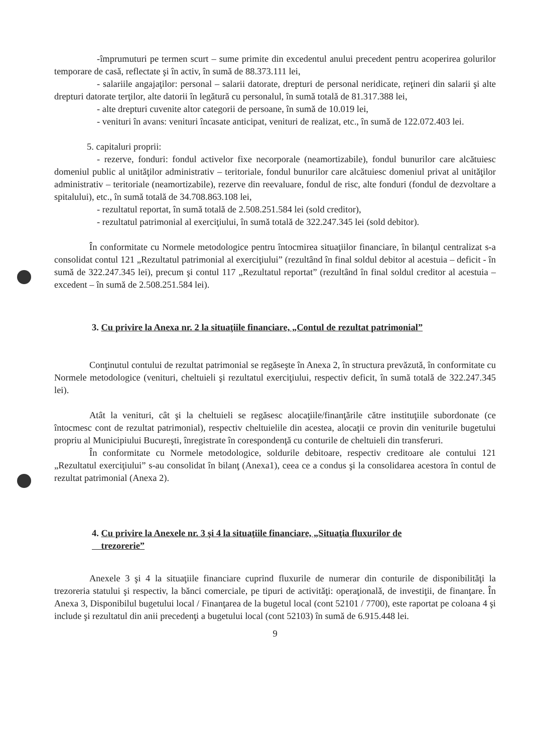-împrumuturi pe termen scurt – sume primite din excedentul anului precedent pentru acoperirea golurilor temporare de casă, reflectate şi în activ, în sumă de 88.373.111 lei,
- salariile angajaţilor: personal – salarii datorate, drepturi de personal neridicate, reţineri din salarii şi alte drepturi datorate terţilor, alte datorii în legătură cu personalul, în sumă totală de 81.317.388 lei,
- alte drepturi cuvenite altor categorii de persoane, în sumă de 10.019 lei,
- venituri în avans: venituri încasate anticipat, venituri de realizat, etc., în sumă de 122.072.403 lei.
5. capitaluri proprii:
- rezerve, fonduri: fondul activelor fixe necorporale (neamortizabile), fondul bunurilor care alcătuiesc domeniul public al unităţilor administrativ – teritoriale, fondul bunurilor care alcătuiesc domeniul privat al unităţilor administrativ – teritoriale (neamortizabile), rezerve din reevaluare, fondul de risc, alte fonduri (fondul de dezvoltare a spitalului), etc., în sumă totală de 34.708.863.108 lei,
- rezultatul reportat, în sumă totală de 2.508.251.584 lei (sold creditor),
- rezultatul patrimonial al exerciţiului, în sumă totală de 322.247.345 lei (sold debitor).
În conformitate cu Normele metodologice pentru întocmirea situaţiilor financiare, în bilanţul centralizat s-a consolidat contul 121 „Rezultatul patrimonial al exerciţiului” (rezultând în final soldul debitor al acestuia – deficit - în sumă de 322.247.345 lei), precum şi contul 117 „Rezultatul reportat” (rezultând în final soldul creditor al acestuia – excedent – în sumă de 2.508.251.584 lei).
3. Cu privire la Anexa nr. 2 la situaţiile financiare, „Contul de rezultat patrimonial”
Conţinutul contului de rezultat patrimonial se regăseşte în Anexa 2, în structura prevăzută, în conformitate cu Normele metodologice (venituri, cheltuieli şi rezultatul exerciţiului, respectiv deficit, în sumă totală de 322.247.345 lei).
Atât la venituri, cât şi la cheltuieli se regăsesc alocaţiile/finanţările către instituţiile subordonate (ce întocmesc cont de rezultat patrimonial), respectiv cheltuielile din acestea, alocaţii ce provin din veniturile bugetului propriu al Municipiului Bucureşti, înregistrate în corespondenţă cu conturile de cheltuieli din transferuri.
În conformitate cu Normele metodologice, soldurile debitoare, respectiv creditoare ale contului 121 „Rezultatul exerciţiului” s-au consolidat în bilanţ (Anexa1), ceea ce a condus şi la consolidarea acestora în contul de rezultat patrimonial (Anexa 2).
4. Cu privire la Anexele nr. 3 şi 4 la situaţiile financiare, „Situaţia fluxurilor de
trezorerie”
Anexele 3 şi 4 la situaţiile financiare cuprind fluxurile de numerar din conturile de disponibilităţi la trezoreria statului şi respectiv, la bănci comerciale, pe tipuri de activităţi: operaţională, de investiţii, de finanţare. În Anexa 3, Disponibilul bugetului local / Finanţarea de la bugetul local (cont 52101 / 7700), este raportat pe coloana 4 şi include şi rezultatul din anii precedenţi a bugetului local (cont 52103) în sumă de 6.915.448 lei.
9